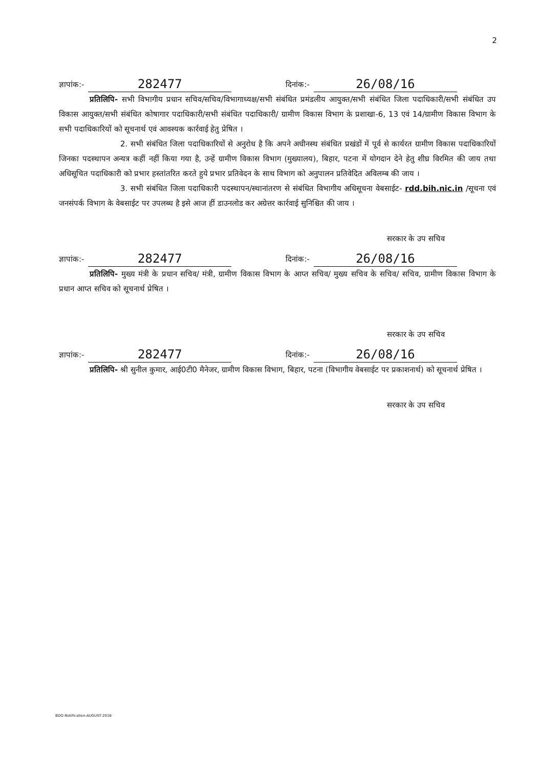2
ज्ञापांक:- 282477 दिनांक:- 26/08/16
प्रतिलिपि- सभी विभागीय प्रधान सचिव/सचिव/विभागाध्यक्ष/सभी संबंधित प्रमंडलीय आयुक्त/सभी संबंधित जिला पदाधिकारी/सभी संबंधित उप विकास आयुक्त/सभी संबंधित कोषागार पदाधिकारी/सभी संबंधित पदाधिकारी/ ग्रामीण विकास विभाग के प्रशाखा-6, 13 एवं 14/ग्रामीण विकास विभाग के सभी पदाधिकारियों को सूचनार्थ एवं आवश्यक कार्रवाई हेतु प्रेषित ।
2. सभी संबंधित जिला पदाधिकारियों से अनुरोध है कि अपने अधीनस्थ संबंधित प्रखंडों में पूर्व से कार्यरत ग्रामीण विकास पदाधिकारियों जिनका पदस्थापन अन्यत्र कहीं नहीं किया गया है, उन्हें ग्रामीण विकास विभाग (मुख्यालय), बिहार, पटना में योगदान देने हेतु शीघ्र विरमित की जाय तथा अधिसूचित पदाधिकारी को प्रभार हस्तांतरित करते हुये प्रभार प्रतिवेदन के साथ विभाग को अनुपालन प्रतिवेदित अविलम्ब की जाय ।
3. सभी संबंधित जिला पदाधिकारी पदस्थापन/स्थानांतरण से संबंधित विभागीय अधिसूचना वेबसाईट- rdd.bih.nic.in /सूचना एवं जनसंपर्क विभाग के वेबसाईट पर उपलब्ध है इसे आज हीं डाउनलोड कर अग्रेत्तर कार्रवाई सुनिश्चित की जाय ।
सरकार के उप सचिव
ज्ञापांक:- 282477 दिनांक:- 26/08/16
प्रतिलिपि- मुख्य मंत्री के प्रधान सचिव/ मंत्री, ग्रामीण विकास विभाग के आप्त सचिव/ मुख्य सचिव के सचिव/ सचिव, ग्रामीण विकास विभाग के प्रधान आप्त सचिव को सूचनार्थ प्रेषित ।
सरकार के उप सचिव
ज्ञापांक:- 282477 दिनांक:- 26/08/16
प्रतिलिपि- श्री सुनील कुमार, आई0टी0 मैनेजर, ग्रामीण विकास विभाग, बिहार, पटना (विभागीय वेबसाईट पर प्रकाशनार्थ) को सूचनार्थ प्रेषित ।
सरकार के उप सचिव
BDO-Notification-AUGUST-2016